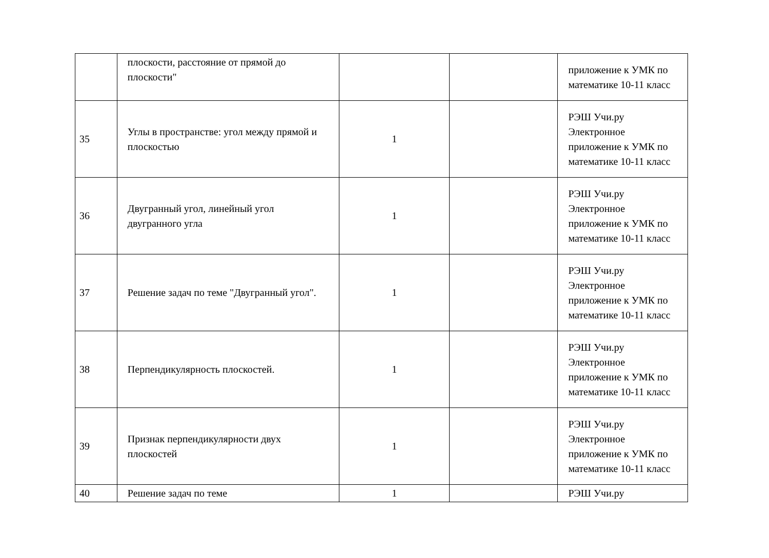| | плоскости, расстояние от прямой до плоскости" | | | приложение к УМК по математике 10-11 класс |
| 35 | Углы в пространстве: угол между прямой и плоскостью | 1 | | РЭШ Учи.ру Электронное приложение к УМК по математике 10-11 класс |
| 36 | Двугранный угол, линейный угол двугранного угла | 1 | | РЭШ Учи.ру Электронное приложение к УМК по математике 10-11 класс |
| 37 | Решение задач по теме "Двугранный угол". | 1 | | РЭШ Учи.ру Электронное приложение к УМК по математике 10-11 класс |
| 38 | Перпендикулярность плоскостей. | 1 | | РЭШ Учи.ру Электронное приложение к УМК по математике 10-11 класс |
| 39 | Признак перпендикулярности двух плоскостей | 1 | | РЭШ Учи.ру Электронное приложение к УМК по математике 10-11 класс |
| 40 | Решение задач по теме | 1 | | РЭШ Учи.ру |